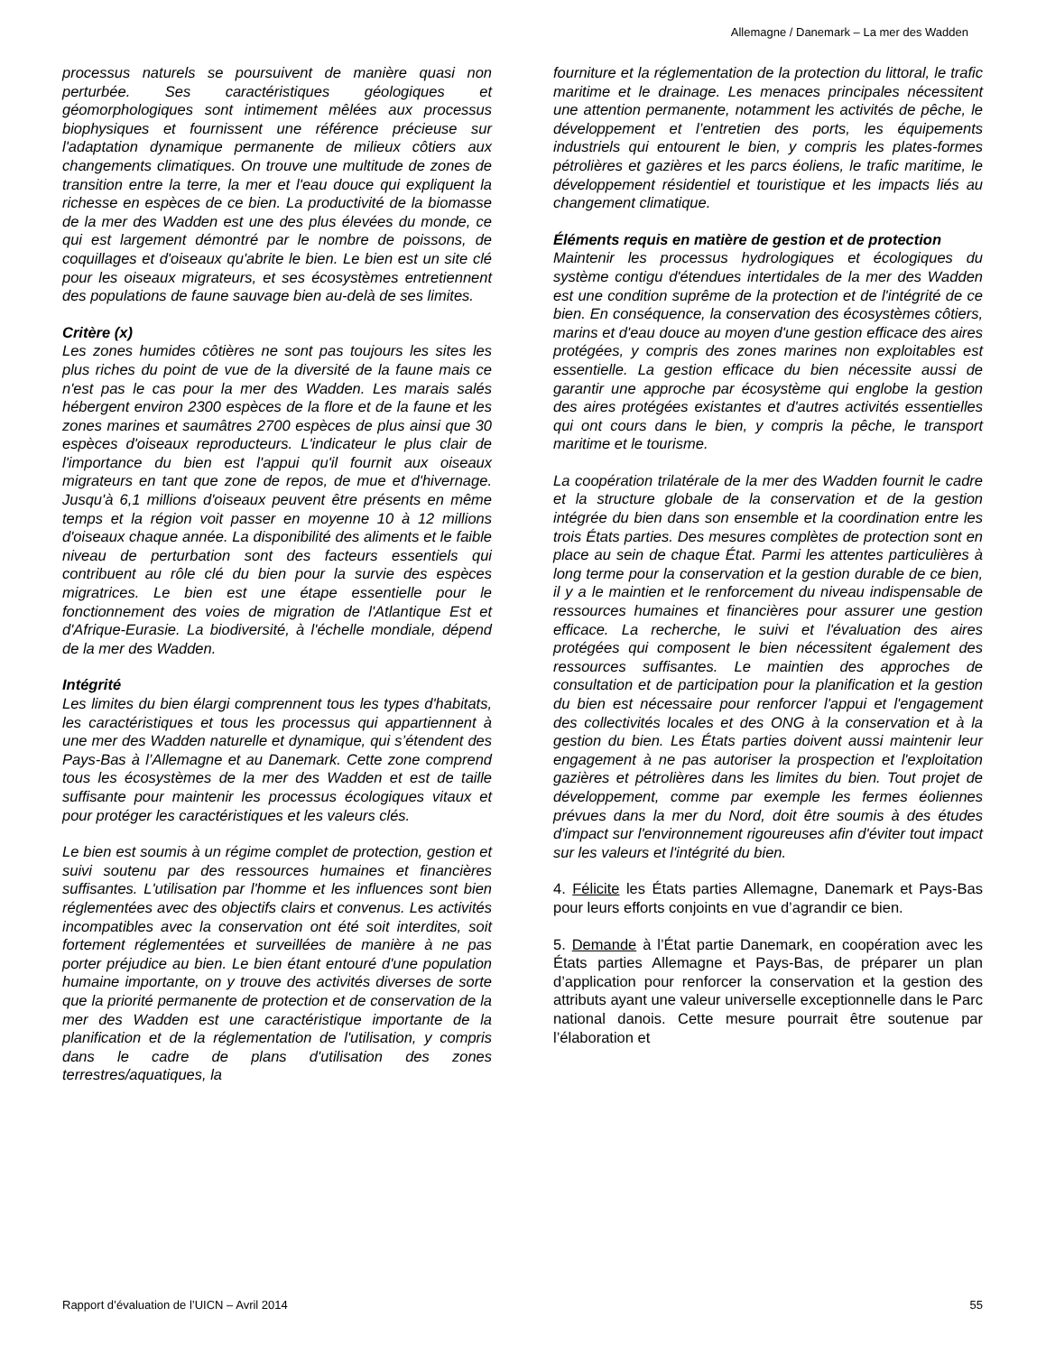Allemagne / Danemark – La mer des Wadden
processus naturels se poursuivent de manière quasi non perturbée. Ses caractéristiques géologiques et géomorphologiques sont intimement mêlées aux processus biophysiques et fournissent une référence précieuse sur l'adaptation dynamique permanente de milieux côtiers aux changements climatiques. On trouve une multitude de zones de transition entre la terre, la mer et l'eau douce qui expliquent la richesse en espèces de ce bien. La productivité de la biomasse de la mer des Wadden est une des plus élevées du monde, ce qui est largement démontré par le nombre de poissons, de coquillages et d'oiseaux qu'abrite le bien. Le bien est un site clé pour les oiseaux migrateurs, et ses écosystèmes entretiennent des populations de faune sauvage bien au-delà de ses limites.
Critère (x)
Les zones humides côtières ne sont pas toujours les sites les plus riches du point de vue de la diversité de la faune mais ce n'est pas le cas pour la mer des Wadden. Les marais salés hébergent environ 2300 espèces de la flore et de la faune et les zones marines et saumâtres 2700 espèces de plus ainsi que 30 espèces d'oiseaux reproducteurs. L'indicateur le plus clair de l'importance du bien est l'appui qu'il fournit aux oiseaux migrateurs en tant que zone de repos, de mue et d'hivernage. Jusqu'à 6,1 millions d'oiseaux peuvent être présents en même temps et la région voit passer en moyenne 10 à 12 millions d'oiseaux chaque année. La disponibilité des aliments et le faible niveau de perturbation sont des facteurs essentiels qui contribuent au rôle clé du bien pour la survie des espèces migratrices. Le bien est une étape essentielle pour le fonctionnement des voies de migration de l'Atlantique Est et d'Afrique-Eurasie. La biodiversité, à l'échelle mondiale, dépend de la mer des Wadden.
Intégrité
Les limites du bien élargi comprennent tous les types d'habitats, les caractéristiques et tous les processus qui appartiennent à une mer des Wadden naturelle et dynamique, qui s’étendent des Pays-Bas à l’Allemagne et au Danemark. Cette zone comprend tous les écosystèmes de la mer des Wadden et est de taille suffisante pour maintenir les processus écologiques vitaux et pour protéger les caractéristiques et les valeurs clés.
Le bien est soumis à un régime complet de protection, gestion et suivi soutenu par des ressources humaines et financières suffisantes. L'utilisation par l'homme et les influences sont bien réglementées avec des objectifs clairs et convenus. Les activités incompatibles avec la conservation ont été soit interdites, soit fortement réglementées et surveillées de manière à ne pas porter préjudice au bien. Le bien étant entouré d'une population humaine importante, on y trouve des activités diverses de sorte que la priorité permanente de protection et de conservation de la mer des Wadden est une caractéristique importante de la planification et de la réglementation de l'utilisation, y compris dans le cadre de plans d'utilisation des zones terrestres/aquatiques, la
fourniture et la réglementation de la protection du littoral, le trafic maritime et le drainage. Les menaces principales nécessitent une attention permanente, notamment les activités de pêche, le développement et l’entretien des ports, les équipements industriels qui entourent le bien, y compris les plates-formes pétrolières et gazières et les parcs éoliens, le trafic maritime, le développement résidentiel et touristique et les impacts liés au changement climatique.
Éléments requis en matière de gestion et de protection
Maintenir les processus hydrologiques et écologiques du système contigu d'étendues intertidales de la mer des Wadden est une condition suprême de la protection et de l'intégrité de ce bien. En conséquence, la conservation des écosystèmes côtiers, marins et d'eau douce au moyen d'une gestion efficace des aires protégées, y compris des zones marines non exploitables est essentielle. La gestion efficace du bien nécessite aussi de garantir une approche par écosystème qui englobe la gestion des aires protégées existantes et d'autres activités essentielles qui ont cours dans le bien, y compris la pêche, le transport maritime et le tourisme.
La coopération trilatérale de la mer des Wadden fournit le cadre et la structure globale de la conservation et de la gestion intégrée du bien dans son ensemble et la coordination entre les trois États parties. Des mesures complètes de protection sont en place au sein de chaque État. Parmi les attentes particulières à long terme pour la conservation et la gestion durable de ce bien, il y a le maintien et le renforcement du niveau indispensable de ressources humaines et financières pour assurer une gestion efficace. La recherche, le suivi et l'évaluation des aires protégées qui composent le bien nécessitent également des ressources suffisantes. Le maintien des approches de consultation et de participation pour la planification et la gestion du bien est nécessaire pour renforcer l'appui et l'engagement des collectivités locales et des ONG à la conservation et à la gestion du bien. Les États parties doivent aussi maintenir leur engagement à ne pas autoriser la prospection et l'exploitation gazières et pétrolières dans les limites du bien. Tout projet de développement, comme par exemple les fermes éoliennes prévues dans la mer du Nord, doit être soumis à des études d'impact sur l'environnement rigoureuses afin d'éviter tout impact sur les valeurs et l'intégrité du bien.
4. Félicite les États parties Allemagne, Danemark et Pays-Bas pour leurs efforts conjoints en vue d’agrandir ce bien.
5. Demande à l’État partie Danemark, en coopération avec les États parties Allemagne et Pays-Bas, de préparer un plan d’application pour renforcer la conservation et la gestion des attributs ayant une valeur universelle exceptionnelle dans le Parc national danois. Cette mesure pourrait être soutenue par l’élaboration et
Rapport d’évaluation de l’UICN – Avril 2014 55